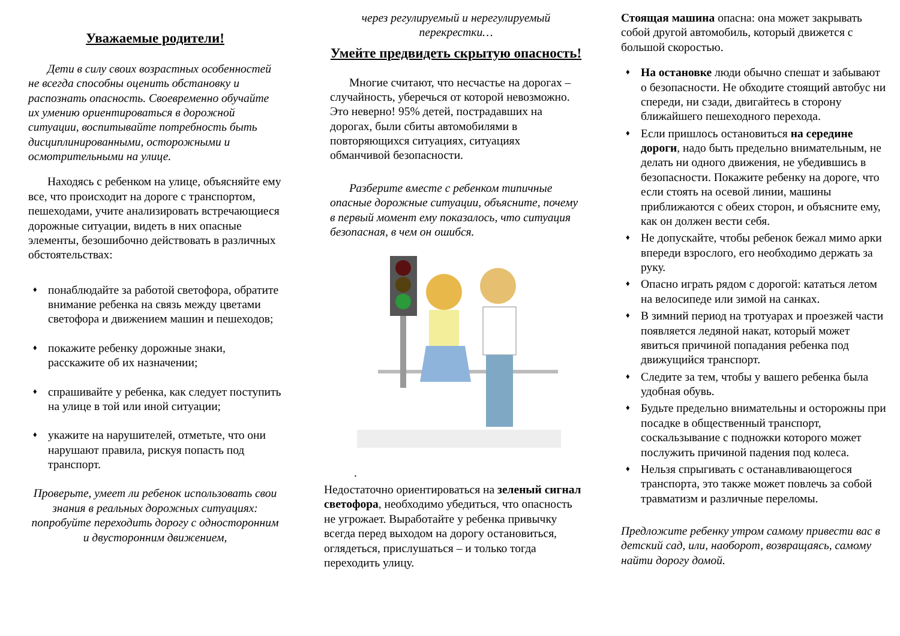Уважаемые родители!
Дети в силу своих возрастных особенностей не всегда способны оценить обстановку и распознать опасность. Своевременно обучайте их умению ориентироваться в дорожной ситуации, воспитывайте потребность быть дисциплинированными, осторожными и осмотрительными на улице.
Находясь с ребенком на улице, объясняйте ему все, что происходит на дороге с транспортом, пешеходами, учите анализировать встречающиеся дорожные ситуации, видеть в них опасные элементы, безошибочно действовать в различных обстоятельствах:
♦ понаблюдайте за работой светофора, обратите внимание ребенка на связь между цветами светофора и движением машин и пешеходов;
♦ покажите ребенку дорожные знаки, расскажите об их назначении;
♦ спрашивайте у ребенка, как следует поступить на улице в той или иной ситуации;
♦ укажите на нарушителей, отметьте, что они нарушают правила, рискуя попасть под транспорт.
Проверьте, умеет ли ребенок использовать свои знания в реальных дорожных ситуациях: попробуйте переходить дорогу с односторонним и двусторонним движением,
через регулируемый и нерегулируемый перекрестки…
Умейте предвидеть скрытую опасность!
Многие считают, что несчастье на дорогах – случайность, уберечься от которой невозможно. Это неверно! 95% детей, пострадавших на дорогах, были сбиты автомобилями в повторяющихся ситуациях, ситуациях обманчивой безопасности.
Разберите вместе с ребенком типичные опасные дорожные ситуации, объясните, почему в первый момент ему показалось, что ситуация безопасная, в чем он ошибся.
.
Недостаточно ориентироваться на зеленый сигнал светофора, необходимо убедиться, что опасность не угрожает. Выработайте у ребенка привычку всегда перед выходом на дорогу остановиться, оглядеться, прислушаться – и только тогда переходить улицу.
Стоящая машина опасна: она может закрывать собой другой автомобиль, который движется с большой скоростью.
♦ На остановке люди обычно спешат и забывают о безопасности. Не обходите стоящий автобус ни спереди, ни сзади, двигайтесь в сторону ближайшего пешеходного перехода.
♦ Если пришлось остановиться на середине дороги, надо быть предельно внимательным, не делать ни одного движения, не убедившись в безопасности. Покажите ребенку на дороге, что если стоять на осевой линии, машины приближаются с обеих сторон, и объясните ему, как он должен вести себя.
♦ Не допускайте, чтобы ребенок бежал мимо арки впереди взрослого, его необходимо держать за руку.
♦ Опасно играть рядом с дорогой: кататься летом на велосипеде или зимой на санках.
♦ В зимний период на тротуарах и проезжей части появляется ледяной накат, который может явиться причиной попадания ребенка под движущийся транспорт.
♦ Следите за тем, чтобы у вашего ребенка была удобная обувь.
♦ Будьте предельно внимательны и осторожны при посадке в общественный транспорт, соскальзывание с подножки которого может послужить причиной падения под колеса.
♦ Нельзя спрыгивать с останавливающегося транспорта, это также может повлечь за собой травматизм и различные переломы.
Предложите ребенку утром самому привести вас в детский сад, или, наоборот, возвращаясь, самому найти дорогу домой.